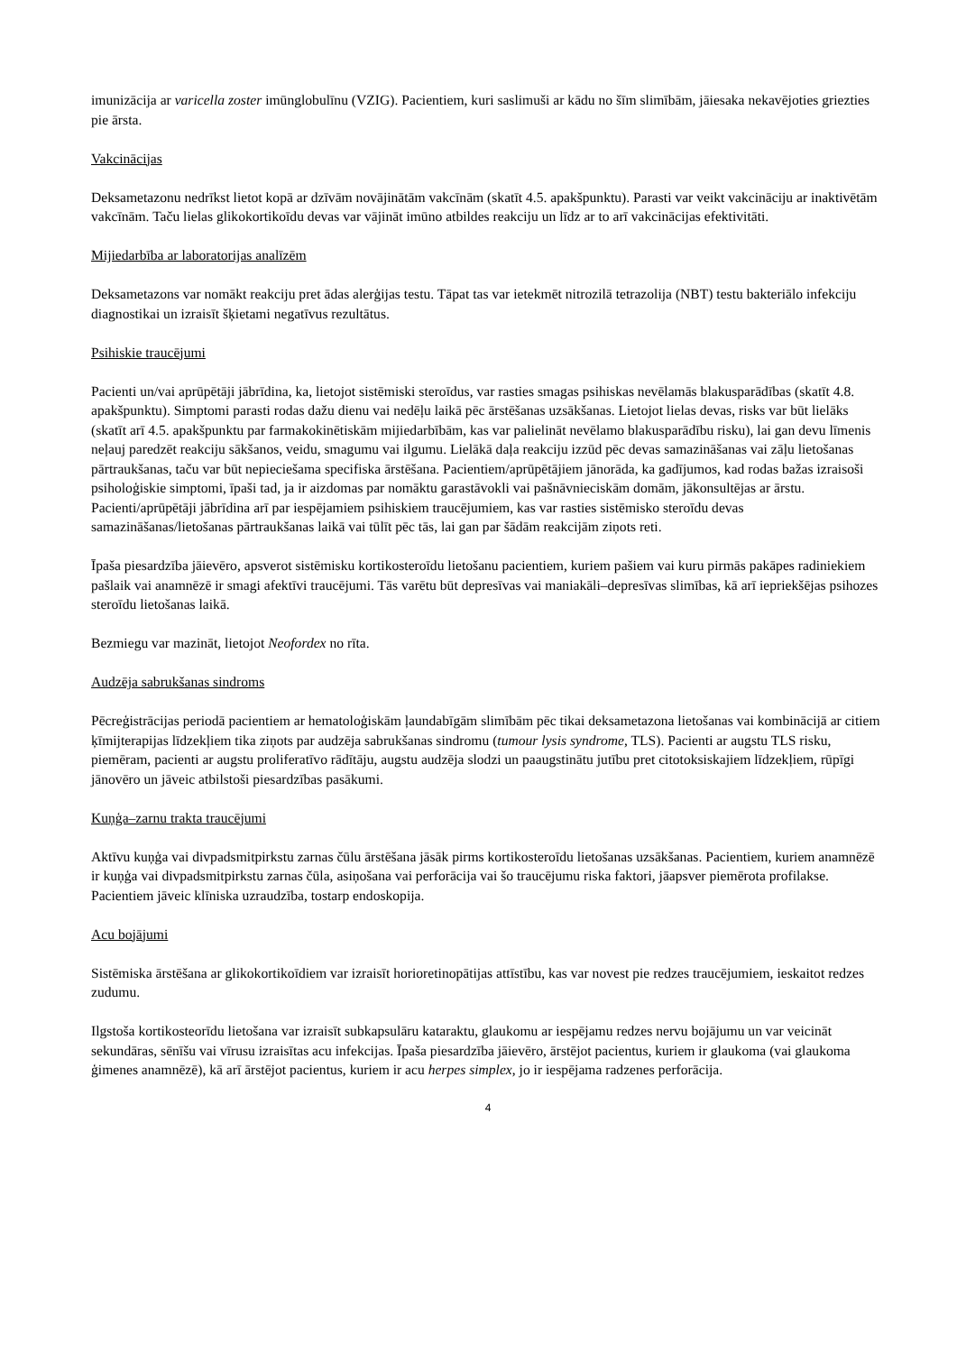imunizācija ar varicella zoster imūnglobulīnu (VZIG). Pacientiem, kuri saslimuši ar kādu no šīm slimībām, jāiesaka nekavējoties griezties pie ārsta.
Vakcinācijas
Deksametazonu nedrīkst lietot kopā ar dzīvām novājinātām vakcīnām (skatīt 4.5. apakšpunktu). Parasti var veikt vakcināciju ar inaktivētām vakcīnām. Taču lielas glikokortikoīdu devas var vājināt imūno atbildes reakciju un līdz ar to arī vakcinācijas efektivitāti.
Mijiedarbība ar laboratorijas analīzēm
Deksametazons var nomākt reakciju pret ādas alerģijas testu. Tāpat tas var ietekmēt nitrozilā tetrazolija (NBT) testu bakteriālo infekciju diagnostikai un izraisīt šķietami negatīvus rezultātus.
Psihiskie traucējumi
Pacienti un/vai aprūpētāji jābrīdina, ka, lietojot sistēmiski steroīdus, var rasties smagas psihiskas nevēlamās blakusparādības (skatīt 4.8. apakšpunktu). Simptomi parasti rodas dažu dienu vai nedēļu laikā pēc ārstēšanas uzsākšanas. Lietojot lielas devas, risks var būt lielāks (skatīt arī 4.5. apakšpunktu par farmakokinētiskām mijiedarbībām, kas var palielināt nevēlamo blakusparādību risku), lai gan devu līmenis neļauj paredzēt reakciju sākšanos, veidu, smagumu vai ilgumu. Lielākā daļa reakciju izzūd pēc devas samazināšanas vai zāļu lietošanas pārtraukšanas, taču var būt nepieciešama specifiska ārstēšana. Pacientiem/aprūpētājiem jānorāda, ka gadījumos, kad rodas bažas izraisoši psiholoģiskie simptomi, īpaši tad, ja ir aizdomas par nomāktu garastāvokli vai pašnāvnieciskām domām, jākonsultējas ar ārstu. Pacienti/aprūpētāji jābrīdina arī par iespējamiem psihiskiem traucējumiem, kas var rasties sistēmisko steroīdu devas samazināšanas/lietošanas pārtraukšanas laikā vai tūlīt pēc tās, lai gan par šādām reakcijām ziņots reti.
Īpaša piesardzība jāievēro, apsverot sistēmisku kortikosteroīdu lietošanu pacientiem, kuriem pašiem vai kuru pirmās pakāpes radiniekiem pašlaik vai anamnēzē ir smagi afektīvi traucējumi. Tās varētu būt depresīvas vai maniakāli–depresīvas slimības, kā arī iepriekšējas psihozes steroīdu lietošanas laikā.
Bezmiegu var mazināt, lietojot Neofordex no rīta.
Audzēja sabrukšanas sindroms
Pēcreģistrācijas periodā pacientiem ar hematoloģiskām ļaundabīgām slimībām pēc tikai deksametazona lietošanas vai kombinācijā ar citiem ķīmijterapijas līdzekļiem tika ziņots par audzēja sabrukšanas sindromu (tumour lysis syndrome, TLS). Pacienti ar augstu TLS risku, piemēram, pacienti ar augstu proliferatīvo rādītāju, augstu audzēja slodzi un paaugstinātu jutību pret citotoksiskajiem līdzekļiem, rūpīgi jānovēro un jāveic atbilstoši piesardzības pasākumi.
Kuņģa–zarnu trakta traucējumi
Aktīvu kuņģa vai divpadsmitpirkstu zarnas čūlu ārstēšana jāsāk pirms kortikosteroīdu lietošanas uzsākšanas. Pacientiem, kuriem anamnēzē ir kuņģa vai divpadsmitpirkstu zarnas čūla, asiņošana vai perforācija vai šo traucējumu riska faktori, jāapsver piemērota profilakse. Pacientiem jāveic klīniska uzraudzība, tostarp endoskopija.
Acu bojājumi
Sistēmiska ārstēšana ar glikokortikoīdiem var izraisīt horioretinopātijas attīstību, kas var novest pie redzes traucējumiem, ieskaitot redzes zudumu.
Ilgstoša kortikosteorīdu lietošana var izraisīt subkapsulāru kataraktu, glaukomu ar iespējamu redzes nervu bojājumu un var veicināt sekundāras, sēnīšu vai vīrusu izraisītas acu infekcijas. Īpaša piesardzība jāievēro, ārstējot pacientus, kuriem ir glaukoma (vai glaukoma ģimenes anamnēzē), kā arī ārstējot pacientus, kuriem ir acu herpes simplex, jo ir iespējama radzenes perforācija.
4